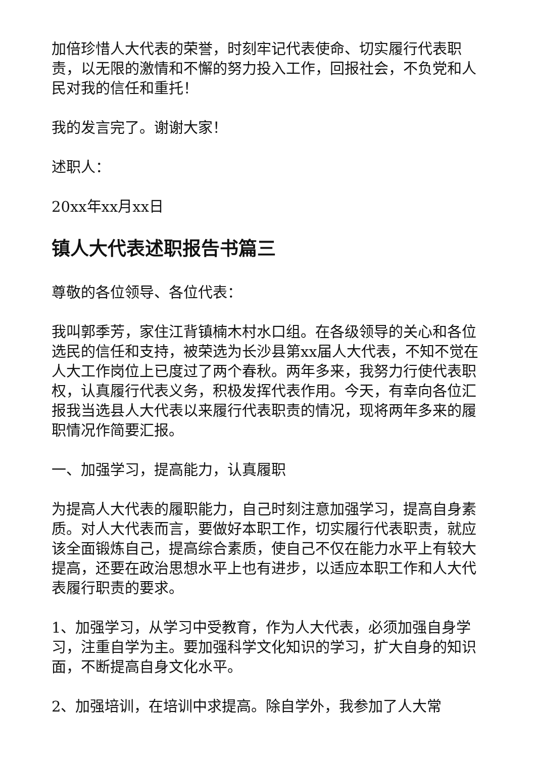加倍珍惜人大代表的荣誉，时刻牢记代表使命、切实履行代表职责，以无限的激情和不懈的努力投入工作，回报社会，不负党和人民对我的信任和重托！
我的发言完了。谢谢大家！
述职人：
20xx年xx月xx日
镇人大代表述职报告书篇三
尊敬的各位领导、各位代表：
我叫郭季芳，家住江背镇楠木村水口组。在各级领导的关心和各位选民的信任和支持，被荣选为长沙县第xx届人大代表，不知不觉在人大工作岗位上已度过了两个春秋。两年多来，我努力行使代表职权，认真履行代表义务，积极发挥代表作用。今天，有幸向各位汇报我当选县人大代表以来履行代表职责的情况，现将两年多来的履职情况作简要汇报。
一、加强学习，提高能力，认真履职
为提高人大代表的履职能力，自己时刻注意加强学习，提高自身素质。对人大代表而言，要做好本职工作，切实履行代表职责，就应该全面锻炼自己，提高综合素质，使自己不仅在能力水平上有较大提高，还要在政治思想水平上也有进步，以适应本职工作和人大代表履行职责的要求。
1、加强学习，从学习中受教育，作为人大代表，必须加强自身学习，注重自学为主。要加强科学文化知识的学习，扩大自身的知识面，不断提高自身文化水平。
2、加强培训，在培训中求提高。除自学外，我参加了人大常